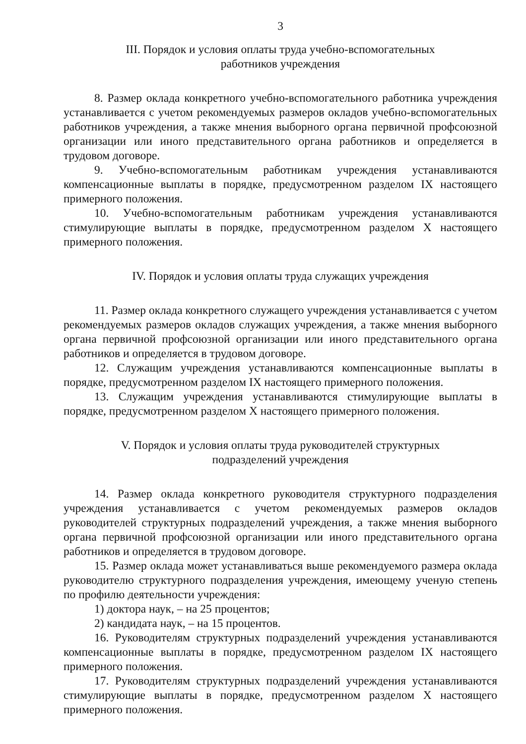3
III. Порядок и условия оплаты труда учебно-вспомогательных
работников учреждения
8. Размер оклада конкретного учебно-вспомогательного работника учреждения устанавливается с учетом рекомендуемых размеров окладов учебно-вспомогательных работников учреждения, а также мнения выборного органа первичной профсоюзной организации или иного представительного органа работников и определяется в трудовом договоре.
9. Учебно-вспомогательным работникам учреждения устанавливаются компенсационные выплаты в порядке, предусмотренном разделом IX настоящего примерного положения.
10. Учебно-вспомогательным работникам учреждения устанавливаются стимулирующие выплаты в порядке, предусмотренном разделом X настоящего примерного положения.
IV. Порядок и условия оплаты труда служащих учреждения
11. Размер оклада конкретного служащего учреждения устанавливается с учетом рекомендуемых размеров окладов служащих учреждения, а также мнения выборного органа первичной профсоюзной организации или иного представительного органа работников и определяется в трудовом договоре.
12. Служащим учреждения устанавливаются компенсационные выплаты в порядке, предусмотренном разделом IX настоящего примерного положения.
13. Служащим учреждения устанавливаются стимулирующие выплаты в порядке, предусмотренном разделом X настоящего примерного положения.
V. Порядок и условия оплаты труда руководителей структурных
подразделений учреждения
14. Размер оклада конкретного руководителя структурного подразделения учреждения устанавливается с учетом рекомендуемых размеров окладов руководителей структурных подразделений учреждения, а также мнения выборного органа первичной профсоюзной организации или иного представительного органа работников и определяется в трудовом договоре.
15. Размер оклада может устанавливаться выше рекомендуемого размера оклада руководителю структурного подразделения учреждения, имеющему ученую степень по профилю деятельности учреждения:
1) доктора наук, – на 25 процентов;
2) кандидата наук, – на 15 процентов.
16. Руководителям структурных подразделений учреждения устанавливаются компенсационные выплаты в порядке, предусмотренном разделом IX настоящего примерного положения.
17. Руководителям структурных подразделений учреждения устанавливаются стимулирующие выплаты в порядке, предусмотренном разделом X настоящего примерного положения.